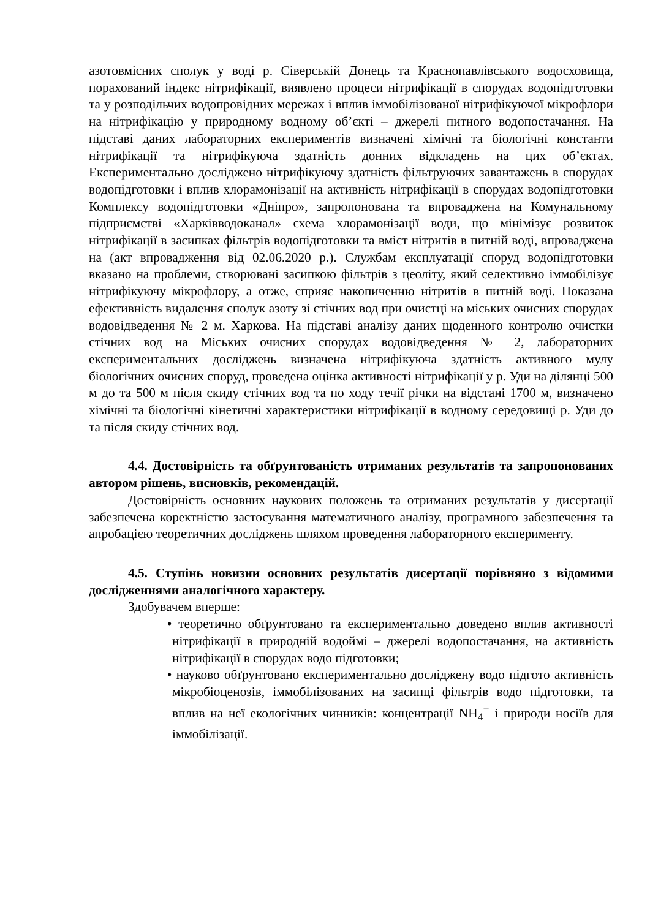азотовмісних сполук у воді р. Сіверській Донець та Краснопавлівського водосховища, порахований індекс нітрифікації, виявлено процеси нітрифікації в спорудах водопідготовки та у розподільчих водопровідних мережах і вплив іммобілізованої нітрифікуючої мікрофлори на нітрифікацію у природному водному об’єкті – джерелі питного водопостачання. На підставі даних лабораторних експериментів визначені хімічні та біологічні константи нітрифікації та нітрифікуюча здатність донних відкладень на цих об’єктах. Експериментально досліджено нітрифікуючу здатність фільтруючих завантажень в спорудах водопідготовки і вплив хлорамонізації на активність нітрифікації в спорудах водопідготовки Комплексу водопідготовки «Дніпро», запропонована та впроваджена на Комунальному підприємстві «Харківводоканал» схема хлорамонізації води, що мінімізує розвиток нітрифікації в засипках фільтрів водопідготовки та вміст нітритів в питній воді, впроваджена на (акт впровадження від 02.06.2020 р.). Службам експлуатації споруд водопідготовки вказано на проблеми, створювані засипкою фільтрів з цеоліту, який селективно іммобілізує нітрифікуючу мікрофлору, а отже, сприяє накопиченню нітритів в питній воді. Показана ефективність видалення сполук азоту зі стічних вод при очистці на міських очисних спорудах водовідведення № 2 м. Харкова. На підставі аналізу даних щоденного контролю очистки стічних вод на Міських очисних спорудах водовідведення № 2, лабораторних експериментальних досліджень визначена нітрифікуюча здатність активного мулу біологічних очисних споруд, проведена оцінка активності нітрифікації у р. Уди на ділянці 500 м до та 500 м після скиду стічних вод та по ходу течії річки на відстані 1700 м, визначено хімічні та біологічні кінетичні характеристики нітрифікації в водному середовищі р. Уди до та після скиду стічних вод.
4.4. Достовірність та обґрунтованість отриманих результатів та запропонованих автором рішень, висновків, рекомендацій.
Достовірність основних наукових положень та отриманих результатів у дисертації забезпечена коректністю застосування математичного аналізу, програмного забезпечення та апробацією теоретичних досліджень шляхом проведення лабораторного експерименту.
4.5. Ступінь новизни основних результатів дисертації порівняно з відомими дослідженнями аналогічного характеру.
Здобувачем вперше:
• теоретично обґрунтовано та експериментально доведено вплив активності нітрифікації в природній водоймі – джерелі водопостачання, на активність нітрифікації в спорудах водо підготовки;
• науково обґрунтовано експериментально досліджену водо підгото активність мікробіоценозів, іммобілізованих на засипці фільтрів водо підготовки, та вплив на неї екологічних чинників: концентрації NH<sub>4</sub><sup>+</sup> і природи носіїв для іммобілізації.